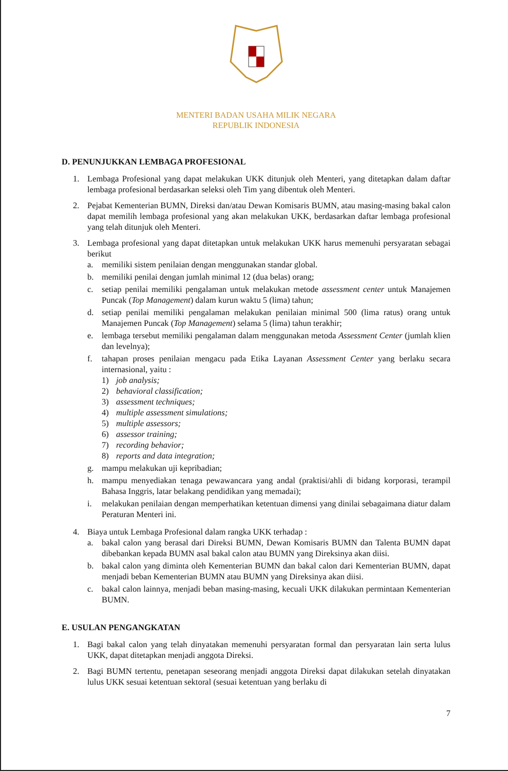MENTERI BADAN USAHA MILIK NEGARA
REPUBLIK INDONESIA
D. PENUNJUKKAN LEMBAGA PROFESIONAL
1. Lembaga Profesional yang dapat melakukan UKK ditunjuk oleh Menteri, yang ditetapkan dalam daftar lembaga profesional berdasarkan seleksi oleh Tim yang dibentuk oleh Menteri.
2. Pejabat Kementerian BUMN, Direksi dan/atau Dewan Komisaris BUMN, atau masing-masing bakal calon dapat memilih lembaga profesional yang akan melakukan UKK, berdasarkan daftar lembaga profesional yang telah ditunjuk oleh Menteri.
3. Lembaga profesional yang dapat ditetapkan untuk melakukan UKK harus memenuhi persyaratan sebagai berikut
a. memiliki sistem penilaian dengan menggunakan standar global.
b. memiliki penilai dengan jumlah minimal 12 (dua belas) orang;
c. setiap penilai memiliki pengalaman untuk melakukan metode assessment center untuk Manajemen Puncak (Top Management) dalam kurun waktu 5 (lima) tahun;
d. setiap penilai memiliki pengalaman melakukan penilaian minimal 500 (lima ratus) orang untuk Manajemen Puncak (Top Management) selama 5 (lima) tahun terakhir;
e. lembaga tersebut memiliki pengalaman dalam menggunakan metoda Assessment Center (jumlah klien dan levelnya);
f. tahapan proses penilaian mengacu pada Etika Layanan Assessment Center yang berlaku secara internasional, yaitu :
1) job analysis;
2) behavioral classification;
3) assessment techniques;
4) multiple assessment simulations;
5) multiple assessors;
6) assessor training;
7) recording behavior;
8) reports and data integration;
g. mampu melakukan uji kepribadian;
h. mampu menyediakan tenaga pewawancara yang andal (praktisi/ahli di bidang korporasi, terampil Bahasa Inggris, latar belakang pendidikan yang memadai);
i. melakukan penilaian dengan memperhatikan ketentuan dimensi yang dinilai sebagaimana diatur dalam Peraturan Menteri ini.
4. Biaya untuk Lembaga Profesional dalam rangka UKK terhadap :
a. bakal calon yang berasal dari Direksi BUMN, Dewan Komisaris BUMN dan Talenta BUMN dapat dibebankan kepada BUMN asal bakal calon atau BUMN yang Direksinya akan diisi.
b. bakal calon yang diminta oleh Kementerian BUMN dan bakal calon dari Kementerian BUMN, dapat menjadi beban Kementerian BUMN atau BUMN yang Direksinya akan diisi.
c. bakal calon lainnya, menjadi beban masing-masing, kecuali UKK dilakukan permintaan Kementerian BUMN.
E. USULAN PENGANGKATAN
1. Bagi bakal calon yang telah dinyatakan memenuhi persyaratan formal dan persyaratan lain serta lulus UKK, dapat ditetapkan menjadi anggota Direksi.
2. Bagi BUMN tertentu, penetapan seseorang menjadi anggota Direksi dapat dilakukan setelah dinyatakan lulus UKK sesuai ketentuan sektoral (sesuai ketentuan yang berlaku di
7